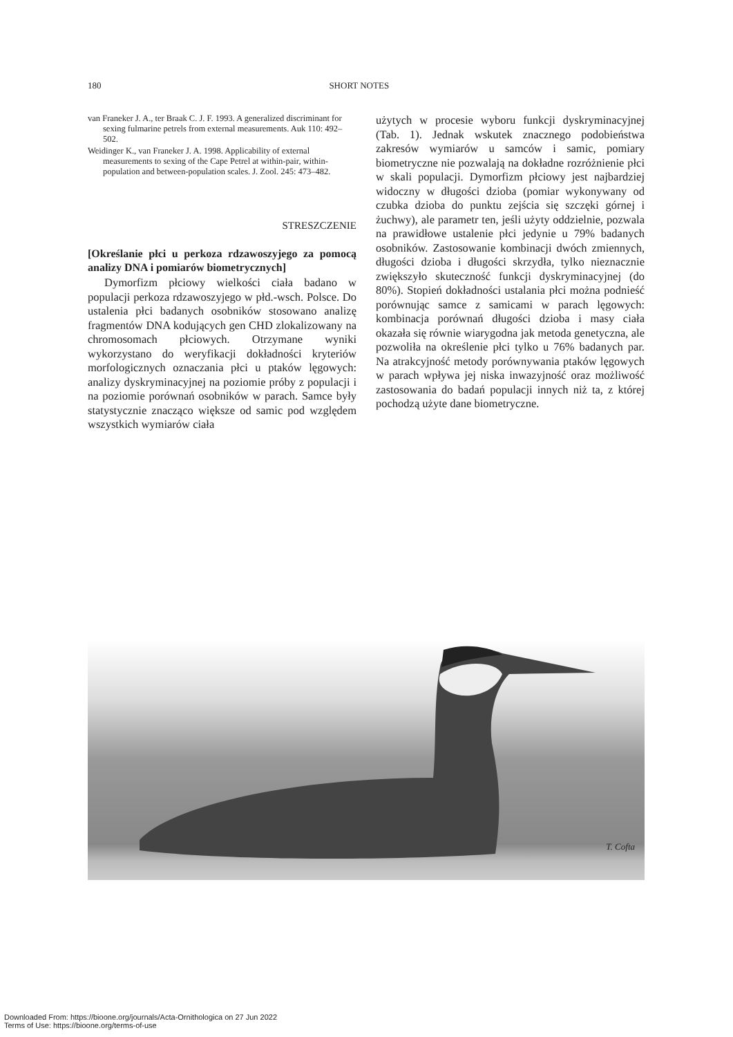180 SHORT NOTES
van Franeker J. A., ter Braak C. J. F. 1993. A generalized discriminant for sexing fulmarine petrels from external measurements. Auk 110: 492–502.
Weidinger K., van Franeker J. A. 1998. Applicability of external measurements to sexing of the Cape Petrel at within-pair, within-population and between-population scales. J. Zool. 245: 473–482.
STRESZCZENIE
[Określanie płci u perkoza rdzawoszyjego za pomocą analizy DNA i pomiarów biometrycznych]
Dymorfizm płciowy wielkości ciała badano w populacji perkoza rdzawoszyjego w płd.-wsch. Polsce. Do ustalenia płci badanych osobników stosowano analizę fragmentów DNA kodujących gen CHD zlokalizowany na chromosomach płciowych. Otrzymane wyniki wykorzystano do weryfikacji dokładności kryteriów morfologicznych oznaczania płci u ptaków lęgowych: analizy dyskryminacyjnej na poziomie próby z populacji i na poziomie porównań osobników w parach. Samce były statystycznie znacząco większe od samic pod względem wszystkich wymiarów ciała
użytych w procesie wyboru funkcji dyskryminacyjnej (Tab. 1). Jednak wskutek znacznego podobieństwa zakresów wymiarów u samców i samic, pomiary biometryczne nie pozwalają na dokładne rozróżnienie płci w skali populacji. Dymorfizm płciowy jest najbardziej widoczny w długości dzioba (pomiar wykonywany od czubka dzioba do punktu zejścia się szczęki górnej i żuchwy), ale parametr ten, jeśli użyty oddzielnie, pozwala na prawidłowe ustalenie płci jedynie u 79% badanych osobników. Zastosowanie kombinacji dwóch zmiennych, długości dzioba i długości skrzydła, tylko nieznacznie zwiększyło skuteczność funkcji dyskryminacyjnej (do 80%). Stopień dokładności ustalania płci można podnieść porównując samce z samicami w parach lęgowych: kombinacja porównań długości dzioba i masy ciała okazała się równie wiarygodna jak metoda genetyczna, ale pozwoliła na określenie płci tylko u 76% badanych par. Na atrakcyjność metody porównywania ptaków lęgowych w parach wpływa jej niska inwazyjność oraz możliwość zastosowania do badań populacji innych niż ta, z której pochodzą użyte dane biometryczne.
T. Cofta
Downloaded From: https://bioone.org/journals/Acta-Ornithologica on 27 Jun 2022
Terms of Use: https://bioone.org/terms-of-use